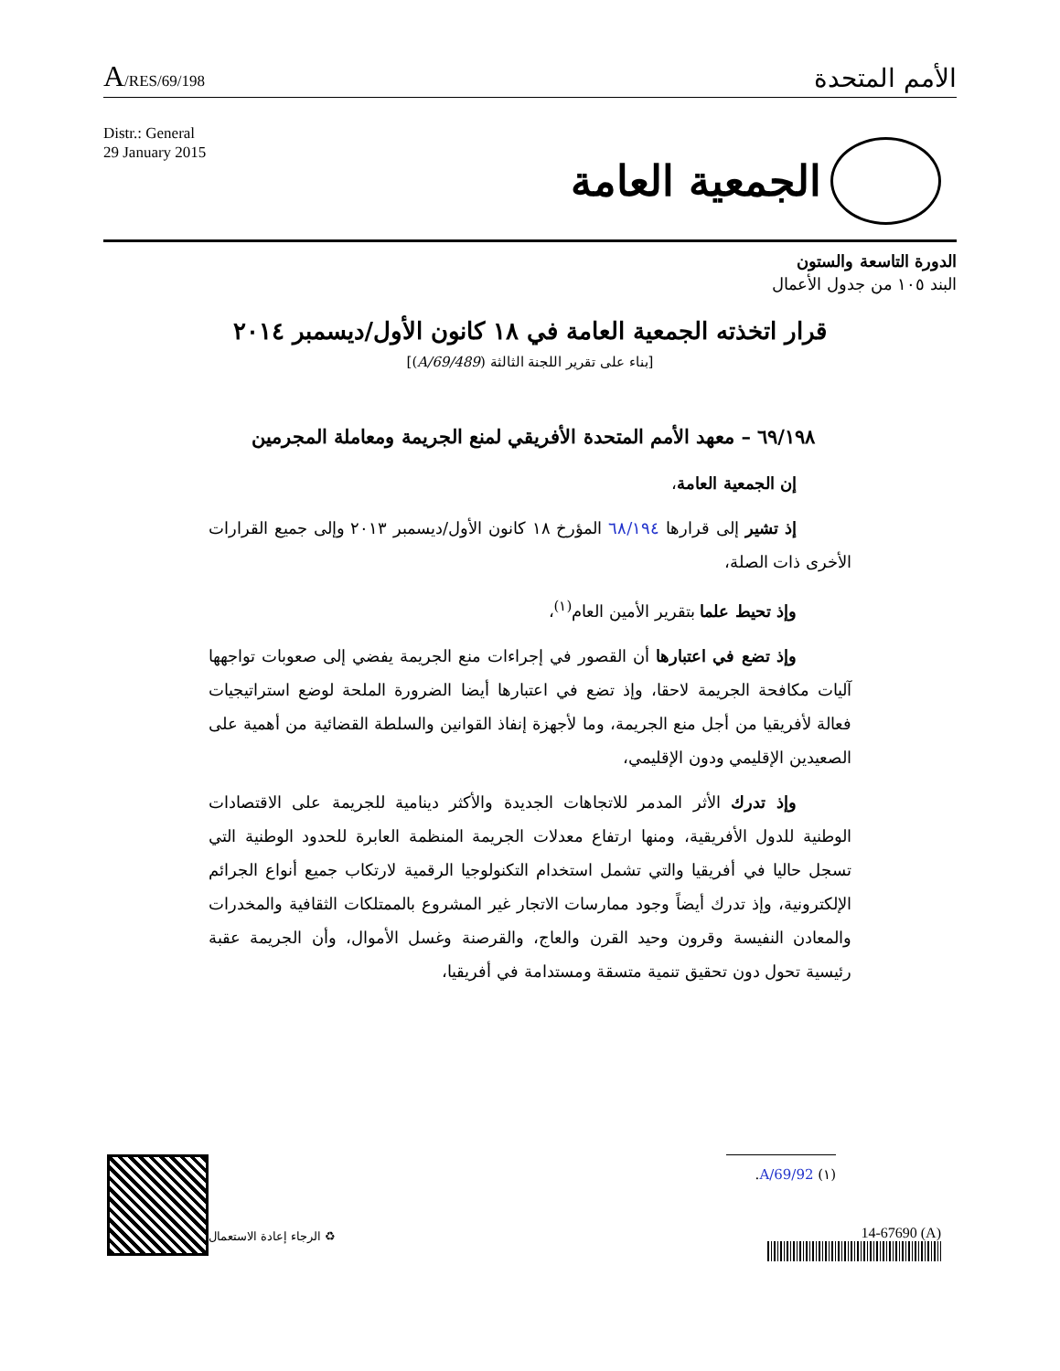A/RES/69/198
الأمم المتحدة
Distr.: General
29 January 2015
الجمعية العامة
الدورة التاسعة والستون
البند ١٠٥ من جدول الأعمال
قرار اتخذته الجمعية العامة في ١٨ كانون الأول/ديسمبر ٢٠١٤
[بناء على تقرير اللجنة الثالثة (A/69/489)]
٦٩/١٩٨ – معهد الأمم المتحدة الأفريقي لمنع الجريمة ومعاملة المجرمين
إن الجمعية العامة،
إذ تشير إلى قرارها ٦٨/١٩٤ المؤرخ ١٨ كانون الأول/ديسمبر ٢٠١٣ وإلى جميع القرارات الأخرى ذات الصلة،
وإذ تحيط علما بتقرير الأمين العام<sup>(١)</sup>،
وإذ تضع في اعتبارها أن القصور في إجراءات منع الجريمة يفضي إلى صعوبات تواجهها آليات مكافحة الجريمة لاحقا، وإذ تضع في اعتبارها أيضا الضرورة الملحة لوضع استراتيجيات فعالة لأفريقيا من أجل منع الجريمة، وما لأجهزة إنفاذ القوانين والسلطة القضائية من أهمية على الصعيدين الإقليمي ودون الإقليمي،
وإذ تدرك الأثر المدمر للاتجاهات الجديدة والأكثر دينامية للجريمة على الاقتصادات الوطنية للدول الأفريقية، ومنها ارتفاع معدلات الجريمة المنظمة العابرة للحدود الوطنية التي تسجل حاليا في أفريقيا والتي تشمل استخدام التكنولوجيا الرقمية لارتكاب جميع أنواع الجرائم الإلكترونية، وإذ تدرك أيضاً وجود ممارسات الاتجار غير المشروع بالممتلكات الثقافية والمخدرات والمعادن النفيسة وقرون وحيد القرن والعاج، والقرصنة وغسل الأموال، وأن الجريمة عقبة رئيسية تحول دون تحقيق تنمية متسقة ومستدامة في أفريقيا،
(١) A/69/92.
14-67690 (A) ♻ الرجاء إعادة الاستعمال